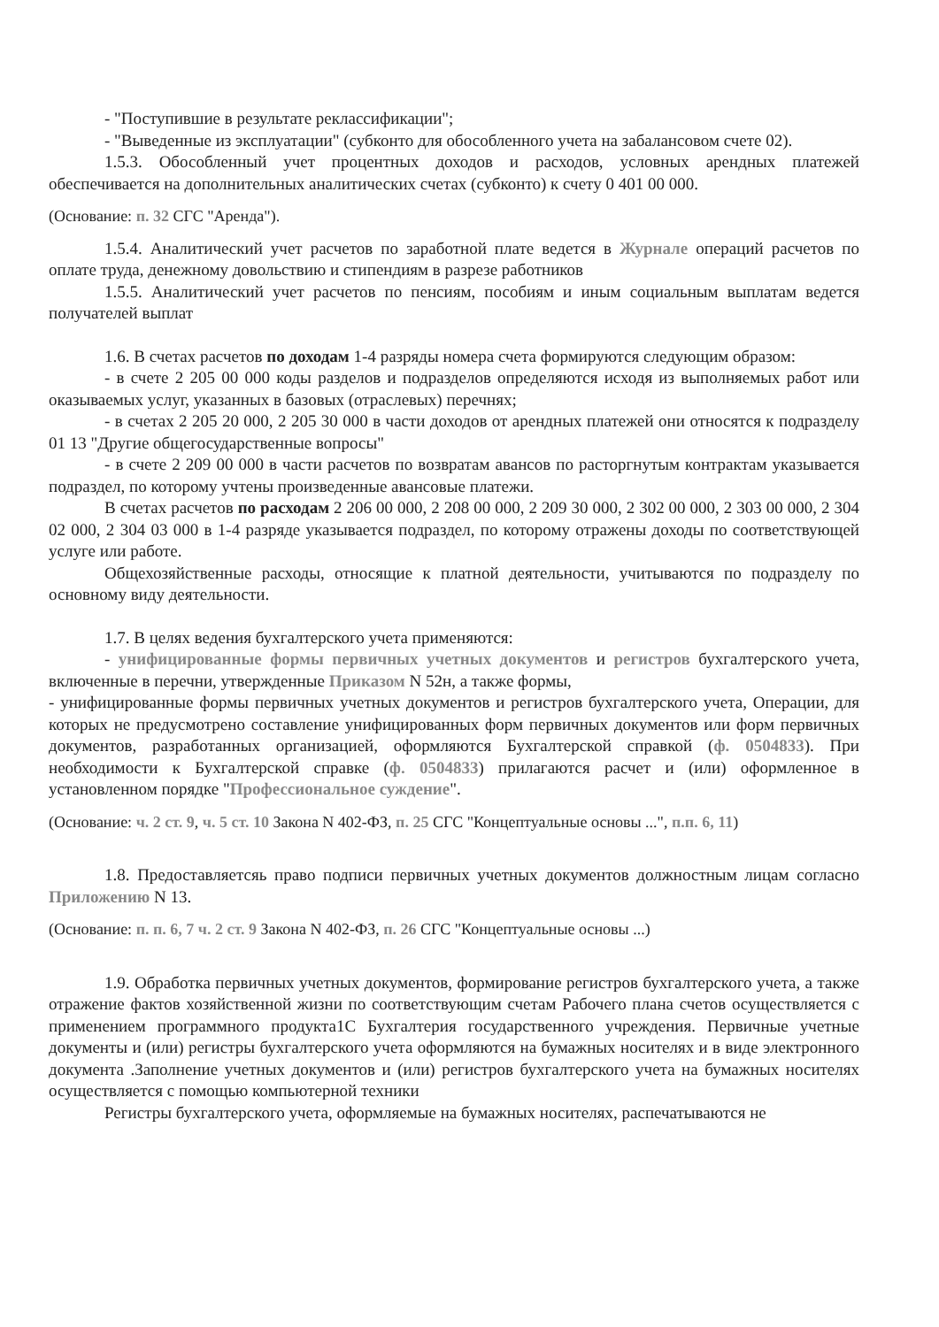- "Поступившие в результате реклассификации";
- "Выведенные из эксплуатации" (субконто для обособленного учета на забалансовом счете 02).
1.5.3. Обособленный учет процентных доходов и расходов, условных арендных платежей обеспечивается на дополнительных аналитических счетах (субконто) к счету 0 401 00 000.
(Основание: п. 32 СГС "Аренда").
1.5.4. Аналитический учет расчетов по заработной плате ведется в Журнале операций расчетов по оплате труда, денежному довольствию и стипендиям в разрезе работников
1.5.5. Аналитический учет расчетов по пенсиям, пособиям и иным социальным выплатам ведется получателей выплат
1.6. В счетах расчетов по доходам 1-4 разряды номера счета формируются следующим образом:
- в счете 2 205 00 000 коды разделов и подразделов определяются исходя из выполняемых работ или оказываемых услуг, указанных в базовых (отраслевых) перечнях;
- в счетах 2 205 20 000, 2 205 30 000 в части доходов от арендных платежей они относятся к подразделу 01 13 "Другие общегосударственные вопросы"
- в счете 2 209 00 000 в части расчетов по возвратам авансов по расторгнутым контрактам указывается подраздел, по которому учтены произведенные авансовые платежи.
В счетах расчетов по расходам 2 206 00 000, 2 208 00 000, 2 209 30 000, 2 302 00 000, 2 303 00 000, 2 304 02 000, 2 304 03 000 в 1-4 разряде указывается подраздел, по которому отражены доходы по соответствующей услуге или работе.
Общехозяйственные расходы, относящие к платной деятельности, учитываются по подразделу по основному виду деятельности.
1.7. В целях ведения бухгалтерского учета применяются:
- унифицированные формы первичных учетных документов и регистров бухгалтерского учета, включенные в перечни, утвержденные Приказом N 52н, а также формы,
- унифицированные формы первичных учетных документов и регистров бухгалтерского учета, Операции, для которых не предусмотрено составление унифицированных форм первичных документов или форм первичных документов, разработанных организацией, оформляются Бухгалтерской справкой (ф. 0504833). При необходимости к Бухгалтерской справке (ф. 0504833) прилагаются расчет и (или) оформленное в установленном порядке "Профессиональное суждение".
(Основание: ч. 2 ст. 9, ч. 5 ст. 10 Закона N 402-ФЗ, п. 25 СГС "Концептуальные основы ...", п.п. 6, 11)
1.8. Предоставляетсяь право подписи первичных учетных документов должностным лицам согласно Приложению N 13.
(Основание: п. п. 6, 7 ч. 2 ст. 9 Закона N 402-ФЗ, п. 26 СГС "Концептуальные основы ...)
1.9. Обработка первичных учетных документов, формирование регистров бухгалтерского учета, а также отражение фактов хозяйственной жизни по соответствующим счетам Рабочего плана счетов осуществляется с применением программного продукта1С Бухгалтерия государственного учреждения. Первичные учетные документы и (или) регистры бухгалтерского учета оформляются на бумажных носителях и в виде электронного документа .Заполнение учетных документов и (или) регистров бухгалтерского учета на бумажных носителях осуществляется с помощью компьютерной техники
Регистры бухгалтерского учета, оформляемые на бумажных носителях, распечатываются не